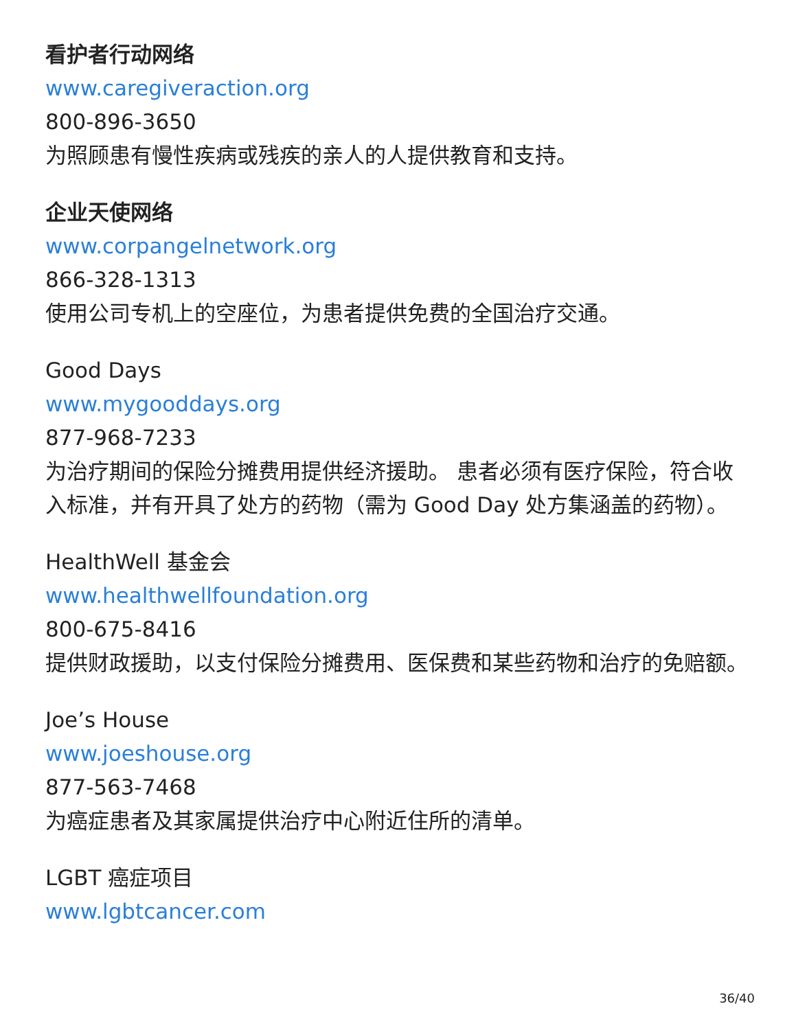看护者行动网络
www.caregiveraction.org
800-896-3650
为照顾患有慢性疾病或残疾的亲人的人提供教育和支持。
企业天使网络
www.corpangelnetwork.org
866-328-1313
使用公司专机上的空座位，为患者提供免费的全国治疗交通。
Good Days
www.mygooddays.org
877-968-7233
为治疗期间的保险分摊费用提供经济援助。 患者必须有医疗保险，符合收入标准，并有开具了处方的药物（需为 Good Day 处方集涵盖的药物）。
HealthWell 基金会
www.healthwellfoundation.org
800-675-8416
提供财政援助，以支付保险分摊费用、医保费和某些药物和治疗的免赔额。
Joe’s House
www.joeshouse.org
877-563-7468
为癌症患者及其家属提供治疗中心附近住所的清单。
LGBT 癌症项目
www.lgbtcancer.com
36/40